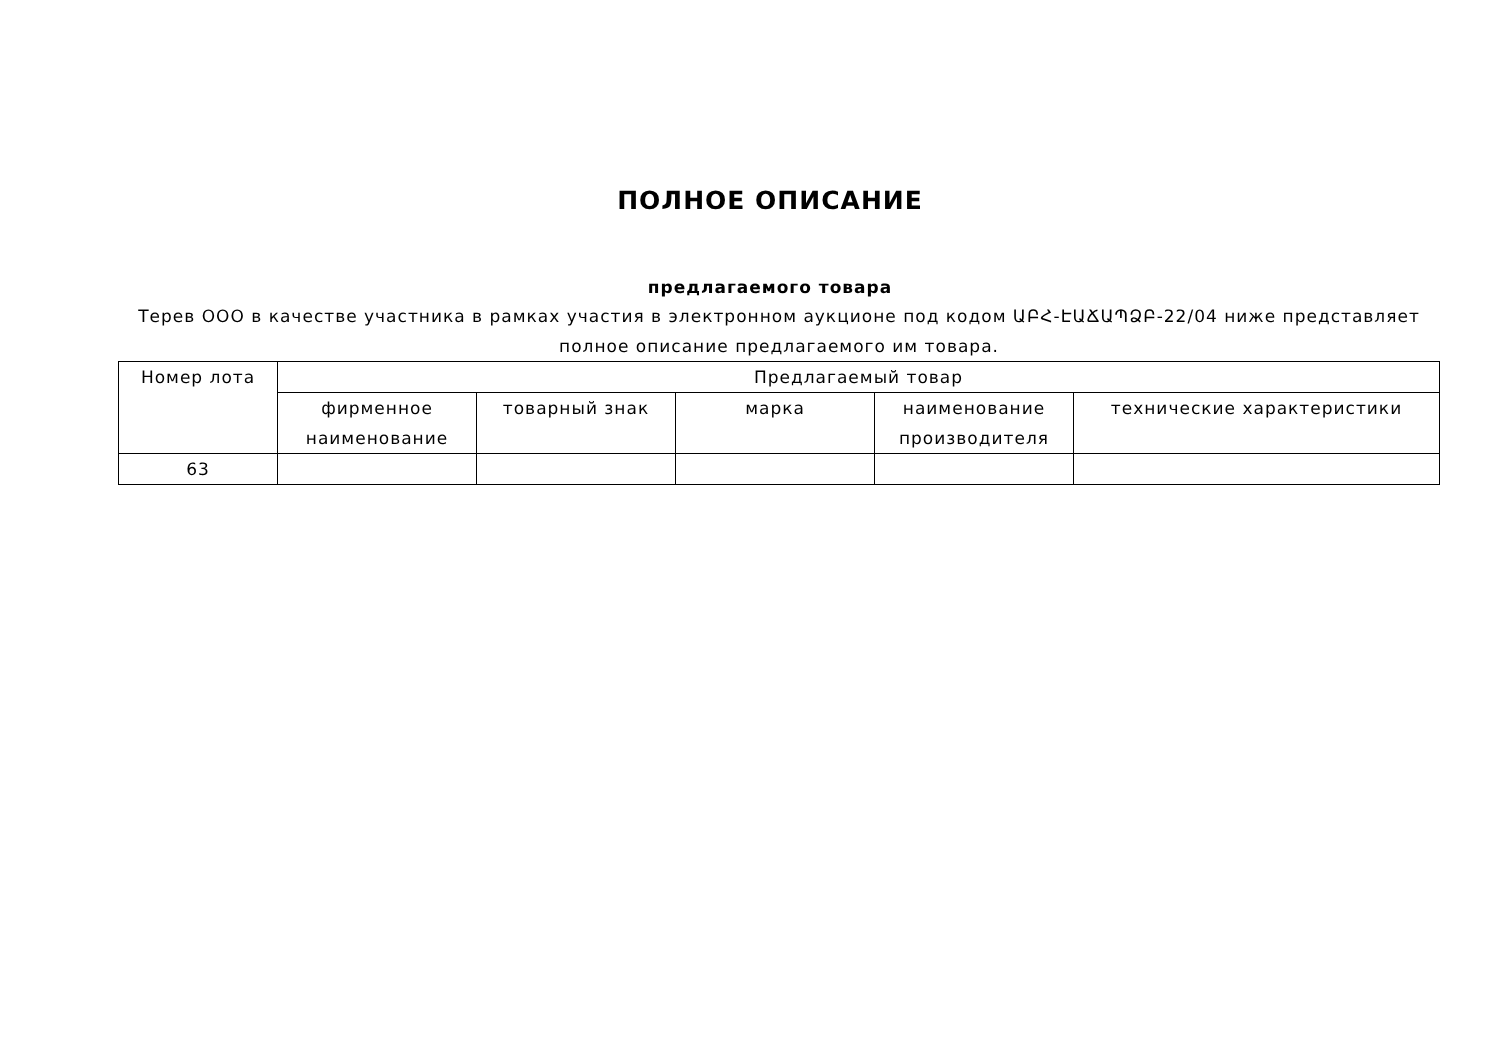ПОЛНОЕ ОПИСАНИЕ
предлагаемого товара
Терев ООО в качестве участника в рамках участия в электронном аукционе под кодом ԱԲՀ-ԷԱՃԱՊՁԲ-22/04 ниже представляет полное описание предлагаемого им товара.
| Номер лота | Предлагаемый товар | | | | |
| --- | --- | --- | --- | --- | --- |
| | фирменное наименование | товарный знак | марка | наименование производителя | технические характеристики |
| 63 | | | | | |